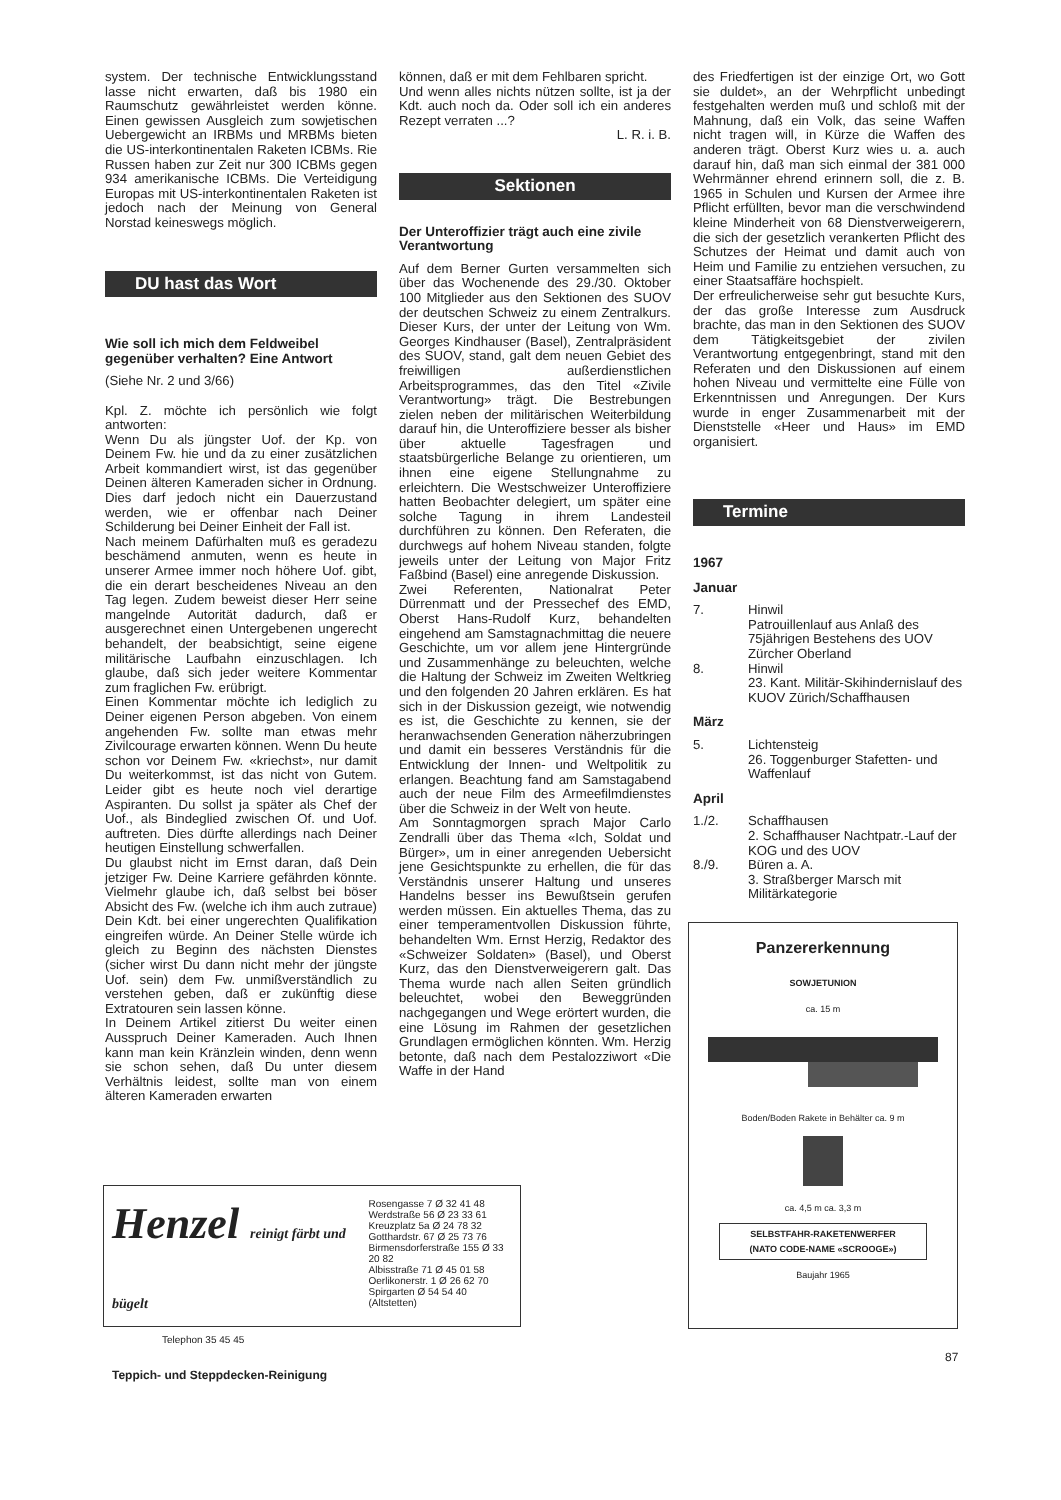system. Der technische Entwicklungsstand lasse nicht erwarten, daß bis 1980 ein Raumschutz gewährleistet werden könne. Einen gewissen Ausgleich zum sowjetischen Uebergewicht an IRBMs und MRBMs bieten die US-interkontinentalen Raketen ICBMs. Rie Russen haben zur Zeit nur 300 ICBMs gegen 934 amerikanische ICBMs. Die Verteidigung Europas mit US-interkontinentalen Raketen ist jedoch nach der Meinung von General Norstad keineswegs möglich.
DU hast das Wort
Wie soll ich mich dem Feldweibel gegenüber verhalten? Eine Antwort
(Siehe Nr. 2 und 3/66)
Kpl. Z. möchte ich persönlich wie folgt antworten:
Wenn Du als jüngster Uof. der Kp. von Deinem Fw. hie und da zu einer zusätzlichen Arbeit kommandiert wirst, ist das gegenüber Deinen älteren Kameraden sicher in Ordnung. Dies darf jedoch nicht ein Dauerzustand werden, wie er offenbar nach Deiner Schilderung bei Deiner Einheit der Fall ist.
Nach meinem Dafürhalten muß es geradezu beschämend anmuten, wenn es heute in unserer Armee immer noch höhere Uof. gibt, die ein derart bescheidenes Niveau an den Tag legen. Zudem beweist dieser Herr seine mangelnde Autorität dadurch, daß er ausgerechnet einen Untergebenen ungerecht behandelt, der beabsichtigt, seine eigene militärische Laufbahn einzuschlagen. Ich glaube, daß sich jeder weitere Kommentar zum fraglichen Fw. erübrigt.
Einen Kommentar möchte ich lediglich zu Deiner eigenen Person abgeben. Von einem angehenden Fw. sollte man etwas mehr Zivilcourage erwarten können. Wenn Du heute schon vor Deinem Fw. «kriechst», nur damit Du weiterkommst, ist das nicht von Gutem. Leider gibt es heute noch viel derartige Aspiranten. Du sollst ja später als Chef der Uof., als Bindeglied zwischen Of. und Uof. auftreten. Dies dürfte allerdings nach Deiner heutigen Einstellung schwerfallen.
Du glaubst nicht im Ernst daran, daß Dein jetziger Fw. Deine Karriere gefährden könnte. Vielmehr glaube ich, daß selbst bei böser Absicht des Fw. (welche ich ihm auch zutraue) Dein Kdt. bei einer ungerechten Qualifikation eingreifen würde. An Deiner Stelle würde ich gleich zu Beginn des nächsten Dienstes (sicher wirst Du dann nicht mehr der jüngste Uof. sein) dem Fw. unmißverständlich zu verstehen geben, daß er zukünftig diese Extratouren sein lassen könne.
In Deinem Artikel zitierst Du weiter einen Ausspruch Deiner Kameraden. Auch Ihnen kann man kein Kränzlein winden, denn wenn sie schon sehen, daß Du unter diesem Verhältnis leidest, sollte man von einem älteren Kameraden erwarten
können, daß er mit dem Fehlbaren spricht.
Und wenn alles nichts nützen sollte, ist ja der Kdt. auch noch da. Oder soll ich ein anderes Rezept verraten ...?
L. R. i. B.
Sektionen
Der Unteroffizier trägt auch eine zivile Verantwortung
Auf dem Berner Gurten versammelten sich über das Wochenende des 29./30. Oktober 100 Mitglieder aus den Sektionen des SUOV der deutschen Schweiz zu einem Zentralkurs. Dieser Kurs, der unter der Leitung von Wm. Georges Kindhauser (Basel), Zentralpräsident des SUOV, stand, galt dem neuen Gebiet des freiwilligen außerdienstlichen Arbeitsprogrammes, das den Titel «Zivile Verantwortung» trägt. Die Bestrebungen zielen neben der militärischen Weiterbildung darauf hin, die Unteroffiziere besser als bisher über aktuelle Tagesfragen und staatsbürgerliche Belange zu orientieren, um ihnen eine eigene Stellungnahme zu erleichtern. Die Westschweizer Unteroffiziere hatten Beobachter delegiert, um später eine solche Tagung in ihrem Landesteil durchführen zu können. Den Referaten, die durchwegs auf hohem Niveau standen, folgte jeweils unter der Leitung von Major Fritz Faßbind (Basel) eine anregende Diskussion.
Zwei Referenten, Nationalrat Peter Dürrenmatt und der Pressechef des EMD, Oberst Hans-Rudolf Kurz, behandelten eingehend am Samstagnachmittag die neuere Geschichte, um vor allem jene Hintergründe und Zusammenhänge zu beleuchten, welche die Haltung der Schweiz im Zweiten Weltkrieg und den folgenden 20 Jahren erklären. Es hat sich in der Diskussion gezeigt, wie notwendig es ist, die Geschichte zu kennen, sie der heranwachsenden Generation näherzubringen und damit ein besseres Verständnis für die Entwicklung der Innen- und Weltpolitik zu erlangen. Beachtung fand am Samstagabend auch der neue Film des Armeefilmdienstes über die Schweiz in der Welt von heute.
Am Sonntagmorgen sprach Major Carlo Zendralli über das Thema «Ich, Soldat und Bürger», um in einer anregenden Uebersicht jene Gesichtspunkte zu erhellen, die für das Verständnis unserer Haltung und unseres Handelns besser ins Bewußtsein gerufen werden müssen. Ein aktuelles Thema, das zu einer temperamentvollen Diskussion führte, behandelten Wm. Ernst Herzig, Redaktor des «Schweizer Soldaten» (Basel), und Oberst Kurz, das den Dienstverweigerern galt. Das Thema wurde nach allen Seiten gründlich beleuchtet, wobei den Beweggründen nachgegangen und Wege erörtert wurden, die eine Lösung im Rahmen der gesetzlichen Grundlagen ermöglichen könnten. Wm. Herzig betonte, daß nach dem Pestalozziwort «Die Waffe in der Hand
des Friedfertigen ist der einzige Ort, wo Gott sie duldet», an der Wehrpflicht unbedingt festgehalten werden muß und schloß mit der Mahnung, daß ein Volk, das seine Waffen nicht tragen will, in Kürze die Waffen des anderen trägt. Oberst Kurz wies u. a. auch darauf hin, daß man sich einmal der 381 000 Wehrmänner ehrend erinnern soll, die z. B. 1965 in Schulen und Kursen der Armee ihre Pflicht erfüllten, bevor man die verschwindend kleine Minderheit von 68 Dienstverweigerern, die sich der gesetzlich verankerten Pflicht des Schutzes der Heimat und damit auch von Heim und Familie zu entziehen versuchen, zu einer Staatsaffäre hochspielt.
Der erfreulicherweise sehr gut besuchte Kurs, der das große Interesse zum Ausdruck brachte, das man in den Sektionen des SUOV dem Tätigkeitsgebiet der zivilen Verantwortung entgegenbringt, stand mit den Referaten und den Diskussionen auf einem hohen Niveau und vermittelte eine Fülle von Erkenntnissen und Anregungen. Der Kurs wurde in enger Zusammenarbeit mit der Dienststelle «Heer und Haus» im EMD organisiert.
Termine
1967
Januar
7. Hinwil
Patrouillenlauf aus Anlaß des 75jährigen Bestehens des UOV Zürcher Oberland
8. Hinwil
23. Kant. Militär-Skihindernislauf des KUOV Zürich/Schaffhausen
März
5. Lichtensteig
26. Toggenburger Stafetten- und Waffenlauf
April
1./2. Schaffhausen
2. Schaffhauser Nachtpatr.-Lauf der KOG und des UOV
8./9. Büren a. A.
3. Straßberger Marsch mit Militärkategorie
Henzel reinigt färbt und bügelt
Telephon 35 45 45
Teppich- und Steppdecken-Reinigung
Rosengasse 7 Ø 32 41 48
Werdstraße 56 Ø 23 33 61
Kreuzplatz 5a Ø 24 78 32
Gotthardstr. 67 Ø 25 73 76
Birmensdorferstraße 155 Ø 33 20 82
Albisstraße 71 Ø 45 01 58
Oerlikonerstr. 1 Ø 26 62 70
Spirgarten Ø 54 54 40
(Altstetten)
Panzererkennung
SOWJETUNION
ca. 15 m
Boden/Boden Rakete in Behälter ca. 9 m
ca. 4,5 m ca. 3,3 m
SELBSTFAHR-RAKETENWERFER
(NATO CODE-NAME «SCROOGE»)
Baujahr 1965
87